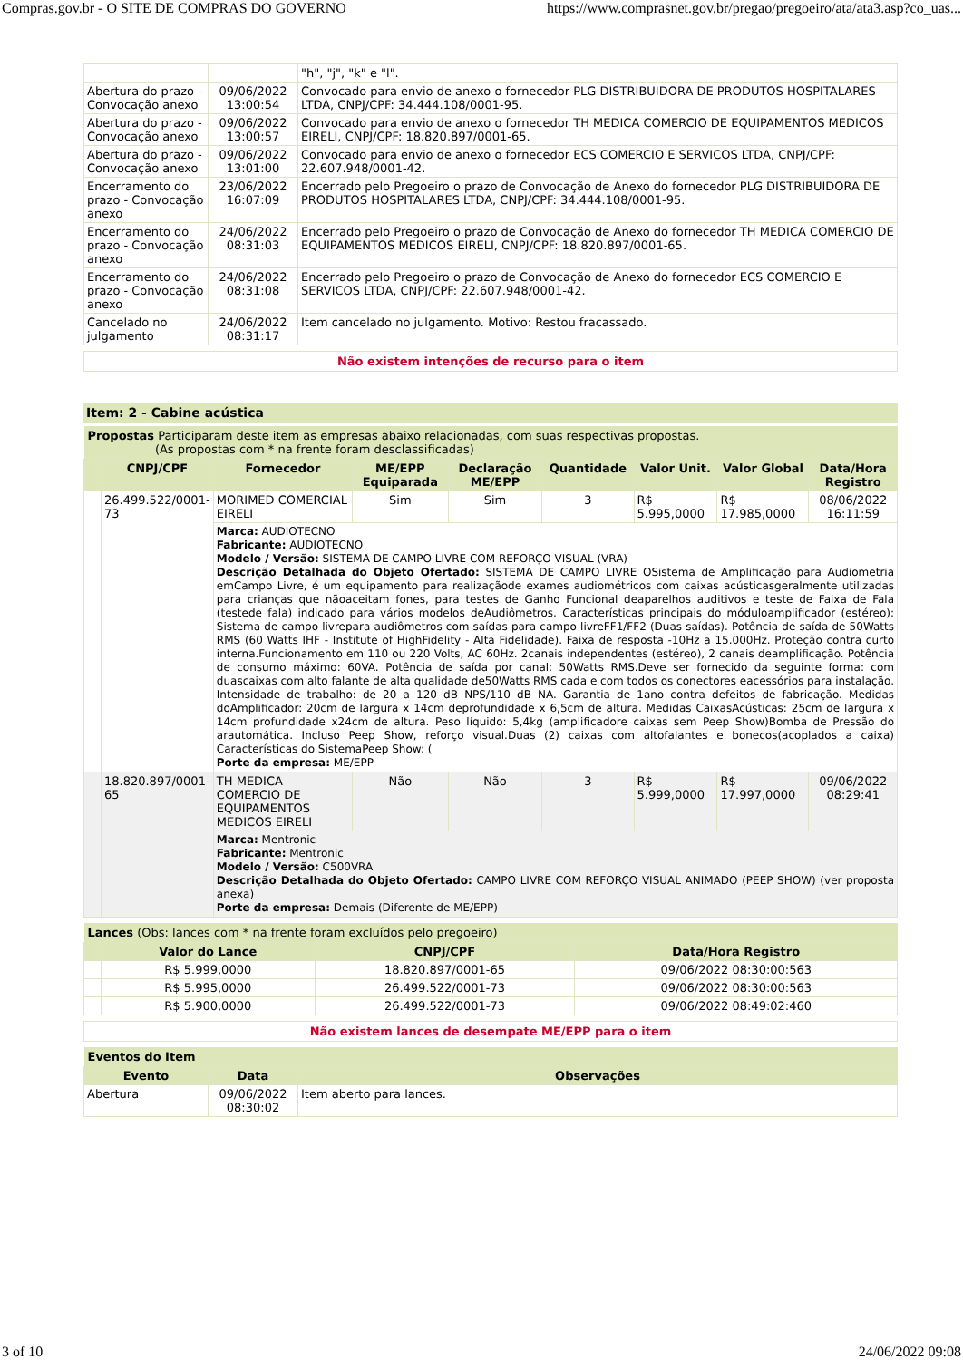Compras.gov.br - O SITE DE COMPRAS DO GOVERNO https://www.comprasnet.gov.br/pregao/pregoeiro/ata/ata3.asp?co_uas...
| | | "h", "j", "k" e "l". |
| Abertura do prazo - Convocação anexo | 09/06/2022 13:00:54 | Convocado para envio de anexo o fornecedor PLG DISTRIBUIDORA DE PRODUTOS HOSPITALARES LTDA, CNPJ/CPF: 34.444.108/0001-95. |
| Abertura do prazo - Convocação anexo | 09/06/2022 13:00:57 | Convocado para envio de anexo o fornecedor TH MEDICA COMERCIO DE EQUIPAMENTOS MEDICOS EIRELI, CNPJ/CPF: 18.820.897/0001-65. |
| Abertura do prazo - Convocação anexo | 09/06/2022 13:01:00 | Convocado para envio de anexo o fornecedor ECS COMERCIO E SERVICOS LTDA, CNPJ/CPF: 22.607.948/0001-42. |
| Encerramento do prazo - Convocação anexo | 23/06/2022 16:07:09 | Encerrado pelo Pregoeiro o prazo de Convocação de Anexo do fornecedor PLG DISTRIBUIDORA DE PRODUTOS HOSPITALARES LTDA, CNPJ/CPF: 34.444.108/0001-95. |
| Encerramento do prazo - Convocação anexo | 24/06/2022 08:31:03 | Encerrado pelo Pregoeiro o prazo de Convocação de Anexo do fornecedor TH MEDICA COMERCIO DE EQUIPAMENTOS MEDICOS EIRELI, CNPJ/CPF: 18.820.897/0001-65. |
| Encerramento do prazo - Convocação anexo | 24/06/2022 08:31:08 | Encerrado pelo Pregoeiro o prazo de Convocação de Anexo do fornecedor ECS COMERCIO E SERVICOS LTDA, CNPJ/CPF: 22.607.948/0001-42. |
| Cancelado no julgamento | 24/06/2022 08:31:17 | Item cancelado no julgamento. Motivo: Restou fracassado. |
Não existem intenções de recurso para o item
Item: 2 - Cabine acústica
| Propostas Participaram deste item as empresas abaixo relacionadas, com suas respectivas propostas. (As propostas com * na frente foram desclassificadas) | | | | | | | | |
| | CNPJ/CPF | Fornecedor | ME/EPP Equiparada | Declaração ME/EPP | Quantidade | Valor Unit. | Valor Global | Data/Hora Registro |
| | 26.499.522/0001-73 | MORIMED COMERCIAL EIRELI | Sim | Sim | 3 | R$ 5.995,0000 | R$ 17.985,0000 | 08/06/2022 16:11:59 |
| | | Marca: AUDIOTECNO Fabricante: AUDIOTECNO Modelo / Versão: SISTEMA DE CAMPO LIVRE COM REFORÇO VISUAL (VRA) Descrição Detalhada do Objeto Ofertado: SISTEMA DE CAMPO LIVRE OSistema de Amplificação para Audiometria emCampo Livre, é um equipamento para realizaçãode exames audiométricos com caixas acústicasgeralmente utilizadas para crianças que nãoaceitam fones, para testes de Ganho Funcional deaparelhos auditivos e teste de Faixa de Fala (testede fala) indicado para vários modelos deAudiômetros. Características principais do móduloamplificador (estéreo): Sistema de campo livrepara audiômetros com saídas para campo livreFF1/FF2 (Duas saídas). Potência de saída de 50Watts RMS (60 Watts IHF - Institute of HighFidelity - Alta Fidelidade). Faixa de resposta -10Hz a 15.000Hz. Proteção contra curto interna.Funcionamento em 110 ou 220 Volts, AC 60Hz. 2canais independentes (estéreo), 2 canais deamplificação. Potência de consumo máximo: 60VA. Potência de saída por canal: 50Watts RMS.Deve ser fornecido da seguinte forma: com duascaixas com alto falante de alta qualidade de50Watts RMS cada e com todos os conectores eacessórios para instalação. Intensidade de trabalho: de 20 a 120 dB NPS/110 dB NA. Garantia de 1ano contra defeitos de fabricação. Medidas doAmplificador: 20cm de largura x 14cm deprofundidade x 6,5cm de altura. Medidas CaixasAcústicas: 25cm de largura x 14cm profundidade x24cm de altura. Peso líquido: 5,4kg (amplificadore caixas sem Peep Show)Bomba de Pressão do arautomática. Incluso Peep Show, reforço visual.Duas (2) caixas com altofalantes e bonecos(acoplados a caixa) Características do SistemaPeep Show: ( Porte da empresa: ME/EPP | | | | | | |
| | 18.820.897/0001-65 | TH MEDICA COMERCIO DE EQUIPAMENTOS MEDICOS EIRELI | Não | Não | 3 | R$ 5.999,0000 | R$ 17.997,0000 | 09/06/2022 08:29:41 |
| | | Marca: Mentronic Fabricante: Mentronic Modelo / Versão: C500VRA Descrição Detalhada do Objeto Ofertado: CAMPO LIVRE COM REFORÇO VISUAL ANIMADO (PEEP SHOW) (ver proposta anexa) Porte da empresa: Demais (Diferente de ME/EPP) | | | | | | |
| Lances (Obs: lances com * na frente foram excluídos pelo pregoeiro) | | | |
| | Valor do Lance | CNPJ/CPF | Data/Hora Registro |
| | R$ 5.999,0000 | 18.820.897/0001-65 | 09/06/2022 08:30:00:563 |
| | R$ 5.995,0000 | 26.499.522/0001-73 | 09/06/2022 08:30:00:563 |
| | R$ 5.900,0000 | 26.499.522/0001-73 | 09/06/2022 08:49:02:460 |
Não existem lances de desempate ME/EPP para o item
| Eventos do Item | | |
| Evento | Data | Observações |
| Abertura | 09/06/2022 08:30:02 | Item aberto para lances. |
3 of 10 24/06/2022 09:08